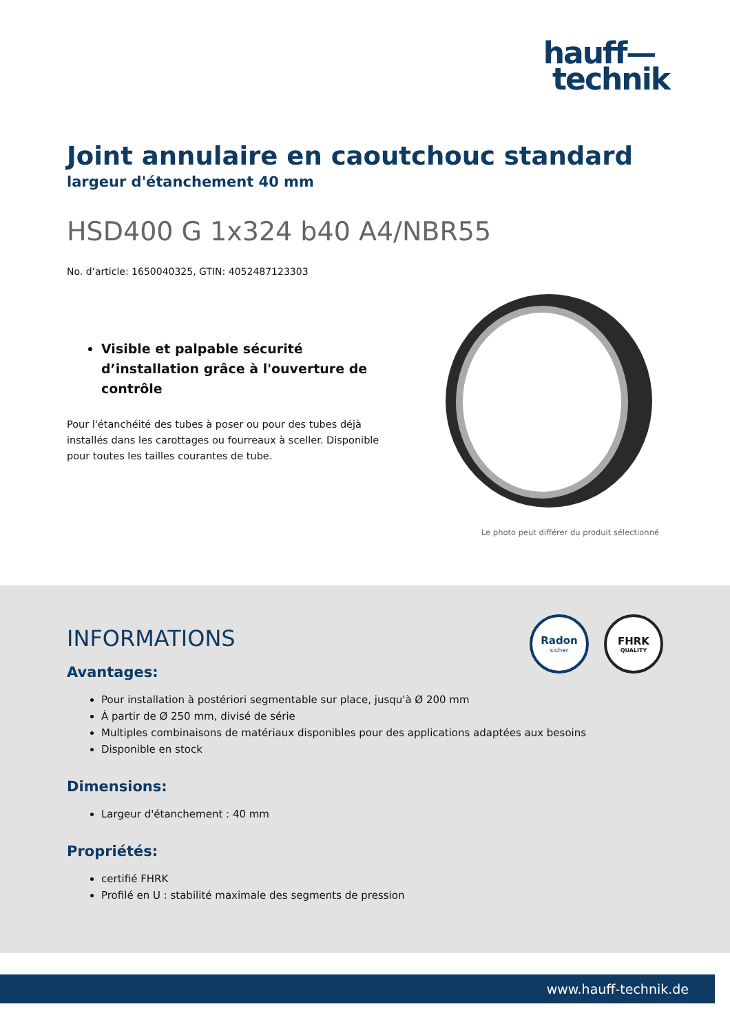hauff—
technik
Joint annulaire en caoutchouc standard
largeur d'étanchement 40 mm
HSD400 G 1x324 b40 A4/NBR55
No. d’article: 1650040325, GTIN: 4052487123303
Visible et palpable sécurité d’installation grâce à l'ouverture de contrôle
Pour l'étanchéité des tubes à poser ou pour des tubes déjà installés dans les carottages ou fourreaux à sceller. Disponible pour toutes les tailles courantes de tube.
Le photo peut différer du produit sélectionné
Radon
sicher
FHRK
QUALITY
INFORMATIONS
Avantages:
Pour installation à postériori segmentable sur place, jusqu'à Ø 200 mm
À partir de Ø 250 mm, divisé de série
Multiples combinaisons de matériaux disponibles pour des applications adaptées aux besoins
Disponible en stock
Dimensions:
Largeur d'étanchement : 40 mm
Propriétés:
certifié FHRK
Profilé en U : stabilité maximale des segments de pression
www.hauff-technik.de